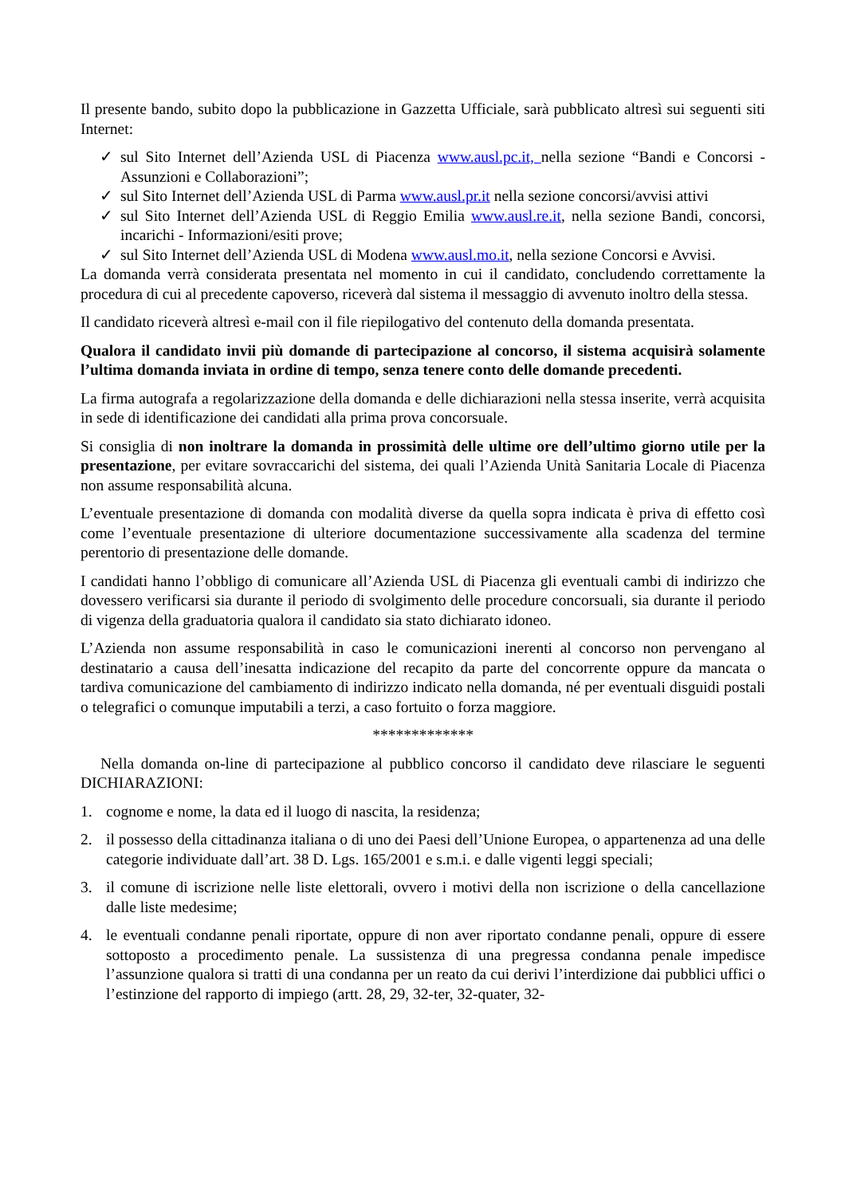Il presente bando, subito dopo la pubblicazione in Gazzetta Ufficiale, sarà pubblicato altresì sui seguenti siti Internet:
✓ sul Sito Internet dell’Azienda USL di Piacenza www.ausl.pc.it, nella sezione “Bandi e Concorsi - Assunzioni e Collaborazioni”;
✓ sul Sito Internet dell’Azienda USL di Parma www.ausl.pr.it nella sezione concorsi/avvisi attivi
✓ sul Sito Internet dell’Azienda USL di Reggio Emilia www.ausl.re.it, nella sezione Bandi, concorsi, incarichi - Informazioni/esiti prove;
✓ sul Sito Internet dell’Azienda USL di Modena www.ausl.mo.it, nella sezione Concorsi e Avvisi.
La domanda verrà considerata presentata nel momento in cui il candidato, concludendo correttamente la procedura di cui al precedente capoverso, riceverà dal sistema il messaggio di avvenuto inoltro della stessa.
Il candidato riceverà altresì e-mail con il file riepilogativo del contenuto della domanda presentata.
Qualora il candidato invii più domande di partecipazione al concorso, il sistema acquisirà solamente l’ultima domanda inviata in ordine di tempo, senza tenere conto delle domande precedenti.
La firma autografa a regolarizzazione della domanda e delle dichiarazioni nella stessa inserite, verrà acquisita in sede di identificazione dei candidati alla prima prova concorsuale.
Si consiglia di non inoltrare la domanda in prossimità delle ultime ore dell’ultimo giorno utile per la presentazione, per evitare sovraccarichi del sistema, dei quali l’Azienda Unità Sanitaria Locale di Piacenza non assume responsabilità alcuna.
L’eventuale presentazione di domanda con modalità diverse da quella sopra indicata è priva di effetto così come l’eventuale presentazione di ulteriore documentazione successivamente alla scadenza del termine perentorio di presentazione delle domande.
I candidati hanno l’obbligo di comunicare all’Azienda USL di Piacenza gli eventuali cambi di indirizzo che dovessero verificarsi sia durante il periodo di svolgimento delle procedure concorsuali, sia durante il periodo di vigenza della graduatoria qualora il candidato sia stato dichiarato idoneo.
L’Azienda non assume responsabilità in caso le comunicazioni inerenti al concorso non pervengano al destinatario a causa dell’inesatta indicazione del recapito da parte del concorrente oppure da mancata o tardiva comunicazione del cambiamento di indirizzo indicato nella domanda, né per eventuali disguidi postali o telegrafici o comunque imputabili a terzi, a caso fortuito o forza maggiore.
*************
Nella domanda on-line di partecipazione al pubblico concorso il candidato deve rilasciare le seguenti DICHIARAZIONI:
1. cognome e nome, la data ed il luogo di nascita, la residenza;
2. il possesso della cittadinanza italiana o di uno dei Paesi dell’Unione Europea, o appartenenza ad una delle categorie individuate dall’art. 38 D. Lgs. 165/2001 e s.m.i. e dalle vigenti leggi speciali;
3. il comune di iscrizione nelle liste elettorali, ovvero i motivi della non iscrizione o della cancellazione dalle liste medesime;
4. le eventuali condanne penali riportate, oppure di non aver riportato condanne penali, oppure di essere sottoposto a procedimento penale. La sussistenza di una pregressa condanna penale impedisce l’assunzione qualora si tratti di una condanna per un reato da cui derivi l’interdizione dai pubblici uffici o l’estinzione del rapporto di impiego (artt. 28, 29, 32-ter, 32-quater, 32-